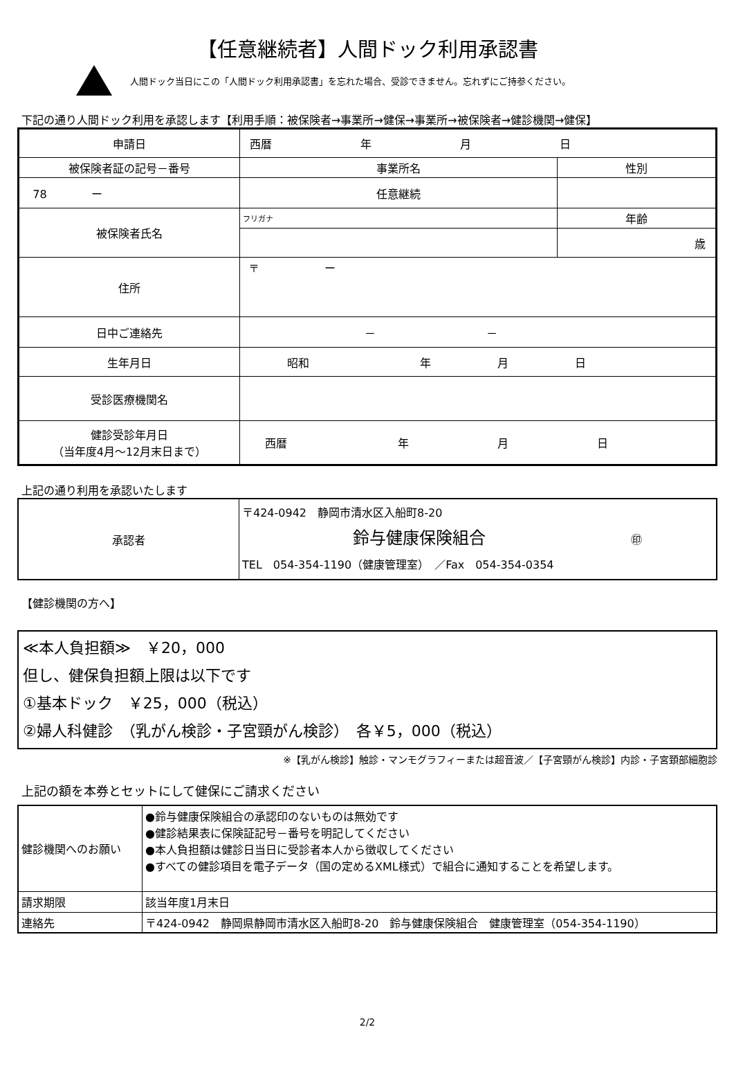【任意継続者】人間ドック利用承認書
人間ドック当日にこの「人間ドック利用承認書」を忘れた場合、受診できません。忘れずにご持参ください。
下記の通り人間ドック利用を承認します【利用手順：被保険者→事業所→健保→事業所→被保険者→健診機関→健保】
| 申請日 | 西暦 年 月 日 | |
| 被保険者証の記号－番号 | 事業所名 | 性別 |
| 78 ー | 任意継続 | |
| 被保険者氏名 | フリガナ | 年齢 |
| | | 歳 |
| 住所 | 〒 ー | |
| 日中ご連絡先 | － － | |
| 生年月日 | 昭和 年 月 日 | |
| 受診医療機関名 | | |
| 健診受診年月日 （当年度4月～12月末日まで） | 西暦 年 月 日 | |
上記の通り利用を承認いたします
| 承認者 | 〒424-0942 静岡市清水区入船町8-20 鈴与健康保険組合 ㊞ TEL 054-354-1190（健康管理室） ／Fax 054-354-0354 |
【健診機関の方へ】
≪本人負担額≫　￥20，000
但し、健保負担額上限は以下です
①基本ドック　￥25，000（税込）
②婦人科健診　（乳がん検診・子宮頸がん検診）　各￥5，000（税込）
※【乳がん検診】触診・マンモグラフィーまたは超音波／【子宮頸がん検診】内診・子宮頚部細胞診
上記の額を本券とセットにして健保にご請求ください
| 健診機関へのお願い | ●鈴与健康保険組合の承認印のないものは無効です ●健診結果表に保険証記号－番号を明記してください ●本人負担額は健診日当日に受診者本人から徴収してください ●すべての健診項目を電子データ（国の定めるXML様式）で組合に通知することを希望します。 |
| 請求期限 | 該当年度1月末日 |
| 連絡先 | 〒424-0942 静岡県静岡市清水区入船町8-20 鈴与健康保険組合 健康管理室（054-354-1190） |
2/2